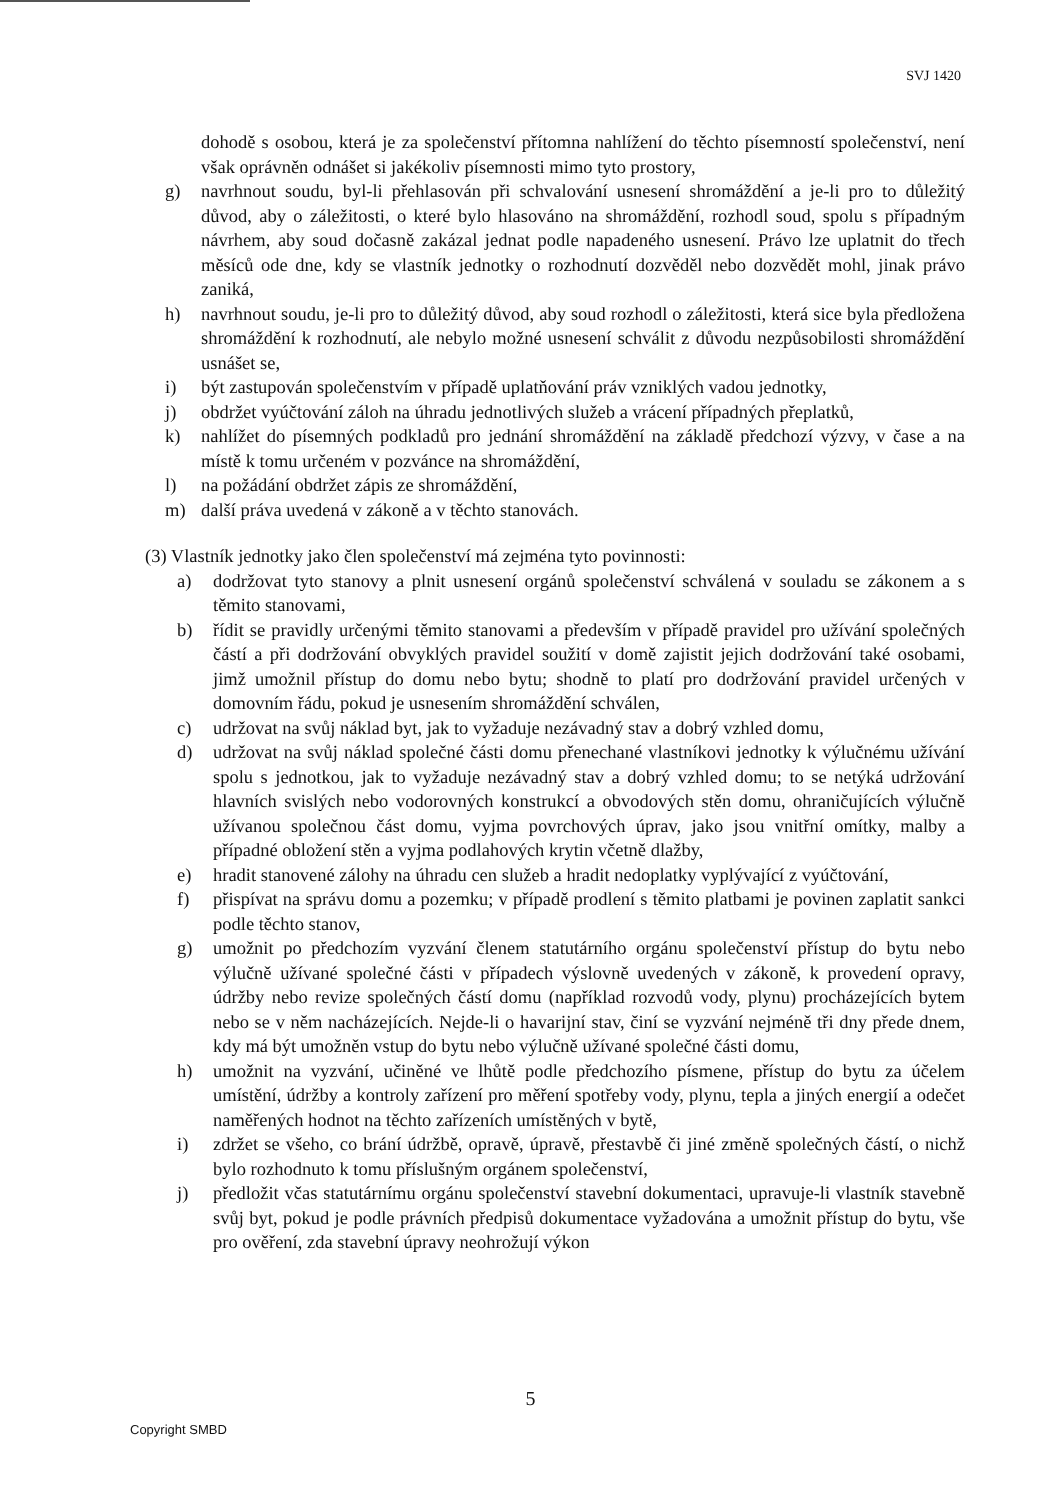SVJ 1420
dohodě s osobou, která je za společenství přítomna nahlížení do těchto písemností společenství, není však oprávněn odnášet si jakékoliv písemnosti mimo tyto prostory,
g) navrhnout soudu, byl-li přehlasován při schvalování usnesení shromáždění a je-li pro to důležitý důvod, aby o záležitosti, o které bylo hlasováno na shromáždění, rozhodl soud, spolu s případným návrhem, aby soud dočasně zakázal jednat podle napadeného usnesení. Právo lze uplatnit do třech měsíců ode dne, kdy se vlastník jednotky o rozhodnutí dozvěděl nebo dozvědět mohl, jinak právo zaniká,
h) navrhnout soudu, je-li pro to důležitý důvod, aby soud rozhodl o záležitosti, která sice byla předložena shromáždění k rozhodnutí, ale nebylo možné usnesení schválit z důvodu nezpůsobilosti shromáždění usnášet se,
i) být zastupován společenstvím v případě uplatňování práv vzniklých vadou jednotky,
j) obdržet vyúčtování záloh na úhradu jednotlivých služeb a vrácení případných přeplatků,
k) nahlížet do písemných podkladů pro jednání shromáždění na základě předchozí výzvy, v čase a na místě k tomu určeném v pozvánce na shromáždění,
l) na požádání obdržet zápis ze shromáždění,
m) další práva uvedená v zákoně a v těchto stanovách.
(3) Vlastník jednotky jako člen společenství má zejména tyto povinnosti:
a) dodržovat tyto stanovy a plnit usnesení orgánů společenství schválená v souladu se zákonem a s těmito stanovami,
b) řídit se pravidly určenými těmito stanovami a především v případě pravidel pro užívání společných částí a při dodržování obvyklých pravidel soužití v domě zajistit jejich dodržování také osobami, jimž umožnil přístup do domu nebo bytu; shodně to platí pro dodržování pravidel určených v domovním řádu, pokud je usnesením shromáždění schválen,
c) udržovat na svůj náklad byt, jak to vyžaduje nezávadný stav a dobrý vzhled domu,
d) udržovat na svůj náklad společné části domu přenechané vlastníkovi jednotky k výlučnému užívání spolu s jednotkou, jak to vyžaduje nezávadný stav a dobrý vzhled domu; to se netýká udržování hlavních svislých nebo vodorovných konstrukcí a obvodových stěn domu, ohraničujících výlučně užívanou společnou část domu, vyjma povrchových úprav, jako jsou vnitřní omítky, malby a případné obložení stěn a vyjma podlahových krytin včetně dlažby,
e) hradit stanovené zálohy na úhradu cen služeb a hradit nedoplatky vyplývající z vyúčtování,
f) přispívat na správu domu a pozemku; v případě prodlení s těmito platbami je povinen zaplatit sankci podle těchto stanov,
g) umožnit po předchozím vyzvání členem statutárního orgánu společenství přístup do bytu nebo výlučně užívané společné části v případech výslovně uvedených v zákoně, k provedení opravy, údržby nebo revize společných částí domu (například rozvodů vody, plynu) procházejících bytem nebo se v něm nacházejících. Nejde-li o havarijní stav, činí se vyzvání nejméně tři dny přede dnem, kdy má být umožněn vstup do bytu nebo výlučně užívané společné části domu,
h) umožnit na vyzvání, učiněné ve lhůtě podle předchozího písmene, přístup do bytu za účelem umístění, údržby a kontroly zařízení pro měření spotřeby vody, plynu, tepla a jiných energií a odečet naměřených hodnot na těchto zařízeních umístěných v bytě,
i) zdržet se všeho, co brání údržbě, opravě, úpravě, přestavbě či jiné změně společných částí, o nichž bylo rozhodnuto k tomu příslušným orgánem společenství,
j) předložit včas statutárnímu orgánu společenství stavební dokumentaci, upravuje-li vlastník stavebně svůj byt, pokud je podle právních předpisů dokumentace vyžadována a umožnit přístup do bytu, vše pro ověření, zda stavební úpravy neohrožují výkon
5
Copyright SMBD